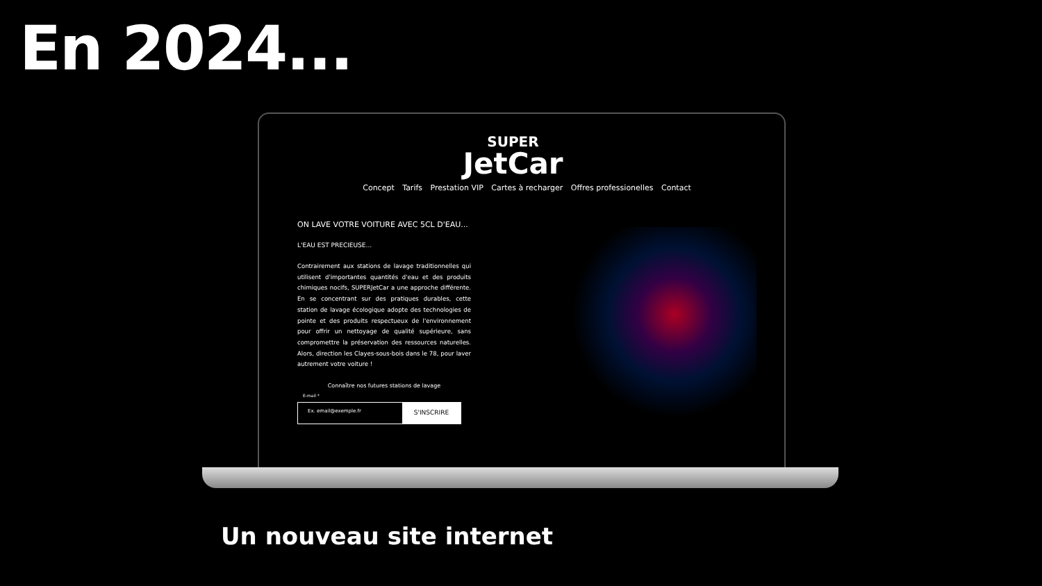En 2024...
SUPER
JetCar
Concept Tarifs Prestation VIP Cartes à recharger Offres professionelles Contact
ON LAVE VOTRE VOITURE AVEC 5CL D'EAU...
L'EAU EST PRECIEUSE...
Contrairement aux stations de lavage traditionnelles qui utilisent d'importantes quantités d'eau et des produits chimiques nocifs, SUPERJetCar a une approche différente. En se concentrant sur des pratiques durables, cette station de lavage écologique adopte des technologies de pointe et des produits respectueux de l'environnement pour offrir un nettoyage de qualité supérieure, sans compromettre la préservation des ressources naturelles. Alors, direction les Clayes-sous-bois dans le 78, pour laver autrement votre voiture !
Connaître nos futures stations de lavage
E-mail *
Ex. email@exemple.fr
S'INSCRIRE
Un nouveau site internet